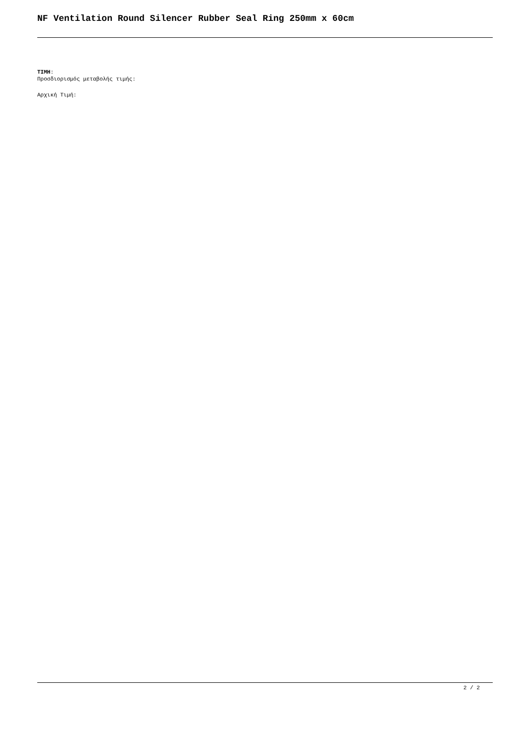NF Ventilation Round Silencer Rubber Seal Ring 250mm x 60cm
ΤΙΜΗ:
Προσδιορισμός μεταβολής τιμής:
Αρχική Τιμή:
2 / 2